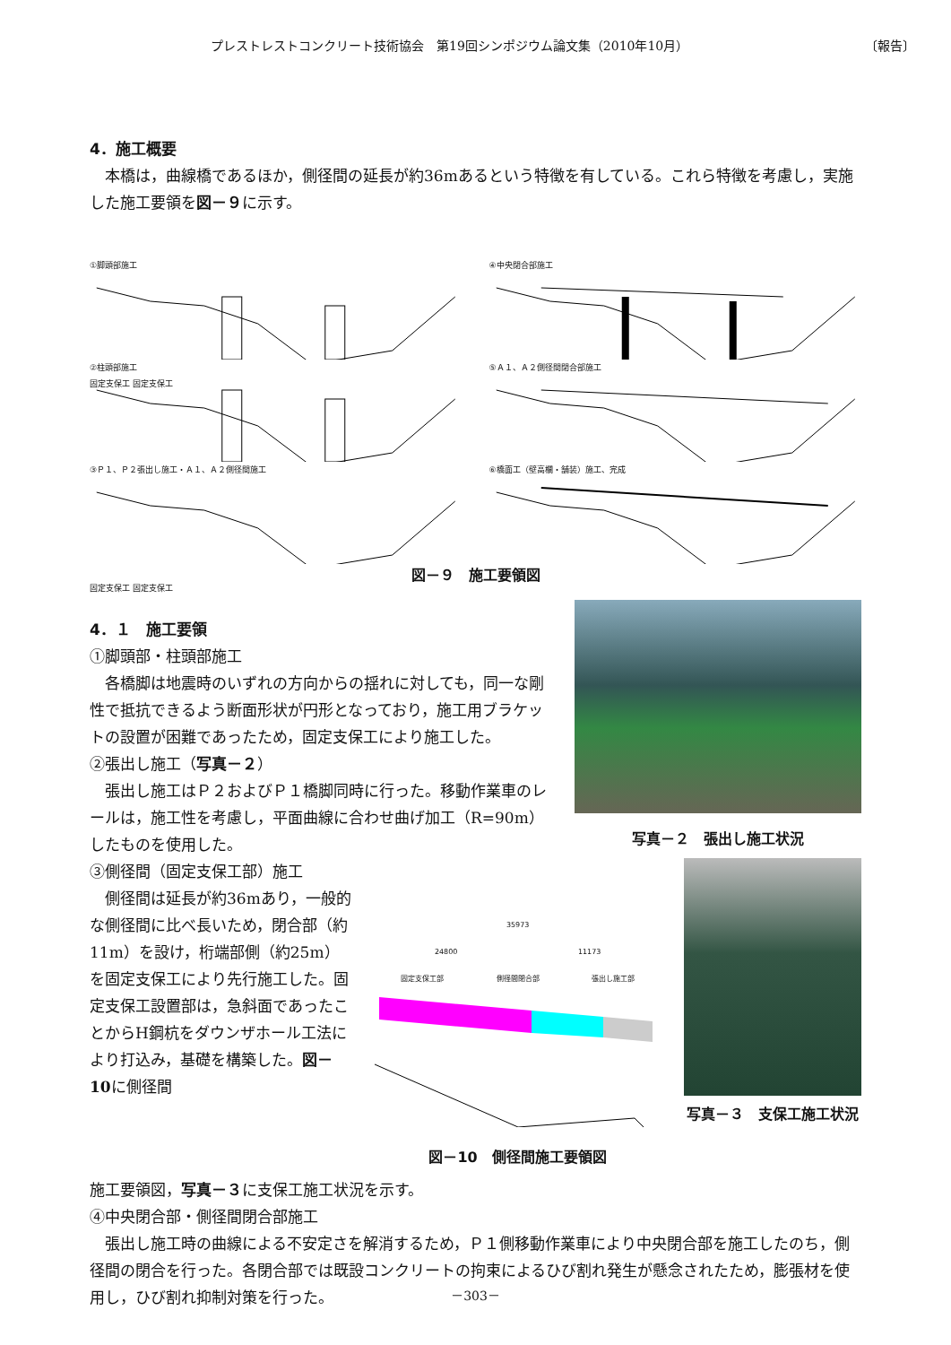プレストレストコンクリート技術協会　第19回シンポジウム論文集（2010年10月） 〔報告〕
4．施工概要
　本橋は，曲線橋であるほか，側径間の延長が約36mあるという特徴を有している。これら特徴を考慮し，実施した施工要領を図－９に示す。
①脚頭部施工
固定支保工 固定支保工
④中央閉合部施工
②柱頭部施工
⑤Ａ１、Ａ２側径間閉合部施工
③Ｐ１、Ｐ２張出し施工・Ａ１、Ａ２側径間施工
固定支保工 固定支保工
⑥橋面工（壁高欄・舗装）施工、完成
図－９　施工要領図
4．１　施工要領
①脚頭部・柱頭部施工
　各橋脚は地震時のいずれの方向からの揺れに対しても，同一な剛性で抵抗できるよう断面形状が円形となっており，施工用ブラケットの設置が困難であったため，固定支保工により施工した。
②張出し施工（写真－２）
　張出し施工はＰ２およびＰ１橋脚同時に行った。移動作業車のレールは，施工性を考慮し，平面曲線に合わせ曲げ加工（R=90m）したものを使用した。
写真－２　張出し施工状況
③側径間（固定支保工部）施工
　側径間は延長が約36mあり，一般的な側径間に比べ長いため，閉合部（約11m）を設け，桁端部側（約25m）を固定支保工により先行施工した。固定支保工設置部は，急斜面であったことからH鋼杭をダウンザホール工法により打込み，基礎を構築した。図－10に側径間
35973
24800 11173
固定支保工部 側径間閉合部 張出し施工部
図－10　側径間施工要領図
写真－３　支保工施工状況
施工要領図，写真－３に支保工施工状況を示す。
④中央閉合部・側径間閉合部施工
　張出し施工時の曲線による不安定さを解消するため，Ｐ１側移動作業車により中央閉合部を施工したのち，側径間の閉合を行った。各閉合部では既設コンクリートの拘束によるひび割れ発生が懸念されたため，膨張材を使用し，ひび割れ抑制対策を行った。
－303－